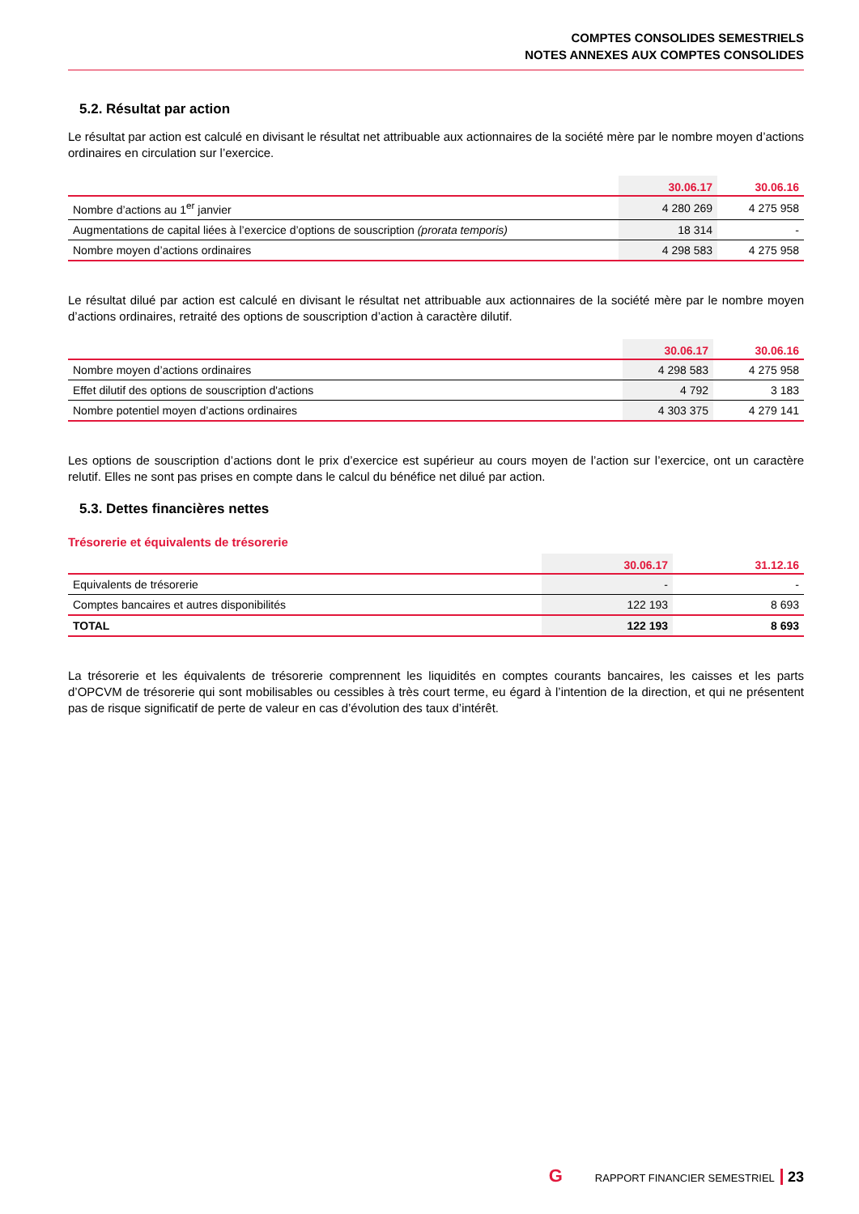COMPTES CONSOLIDES SEMESTRIELS
NOTES ANNEXES AUX COMPTES CONSOLIDES
5.2. Résultat par action
Le résultat par action est calculé en divisant le résultat net attribuable aux actionnaires de la société mère par le nombre moyen d’actions ordinaires en circulation sur l’exercice.
| | 30.06.17 | 30.06.16 |
| --- | --- | --- |
| Nombre d’actions au 1<sup>er</sup> janvier | 4 280 269 | 4 275 958 |
| Augmentations de capital liées à l’exercice d’options de souscription (prorata temporis) | 18 314 | - |
| Nombre moyen d’actions ordinaires | 4 298 583 | 4 275 958 |
Le résultat dilué par action est calculé en divisant le résultat net attribuable aux actionnaires de la société mère par le nombre moyen d’actions ordinaires, retraité des options de souscription d’action à caractère dilutif.
| | 30.06.17 | 30.06.16 |
| --- | --- | --- |
| Nombre moyen d’actions ordinaires | 4 298 583 | 4 275 958 |
| Effet dilutif des options de souscription d'actions | 4 792 | 3 183 |
| Nombre potentiel moyen d’actions ordinaires | 4 303 375 | 4 279 141 |
Les options de souscription d’actions dont le prix d’exercice est supérieur au cours moyen de l’action sur l’exercice, ont un caractère relutif. Elles ne sont pas prises en compte dans le calcul du bénéfice net dilué par action.
5.3. Dettes financières nettes
Trésorerie et équivalents de trésorerie
| | 30.06.17 | 31.12.16 |
| --- | --- | --- |
| Equivalents de trésorerie | - | - |
| Comptes bancaires et autres disponibilités | 122 193 | 8 693 |
| TOTAL | 122 193 | 8 693 |
La trésorerie et les équivalents de trésorerie comprennent les liquidités en comptes courants bancaires, les caisses et les parts d’OPCVM de trésorerie qui sont mobilisables ou cessibles à très court terme, eu égard à l’intention de la direction, et qui ne présentent pas de risque significatif de perte de valeur en cas d’évolution des taux d’intérêt.
G RAPPORT FINANCIER SEMESTRIEL 23